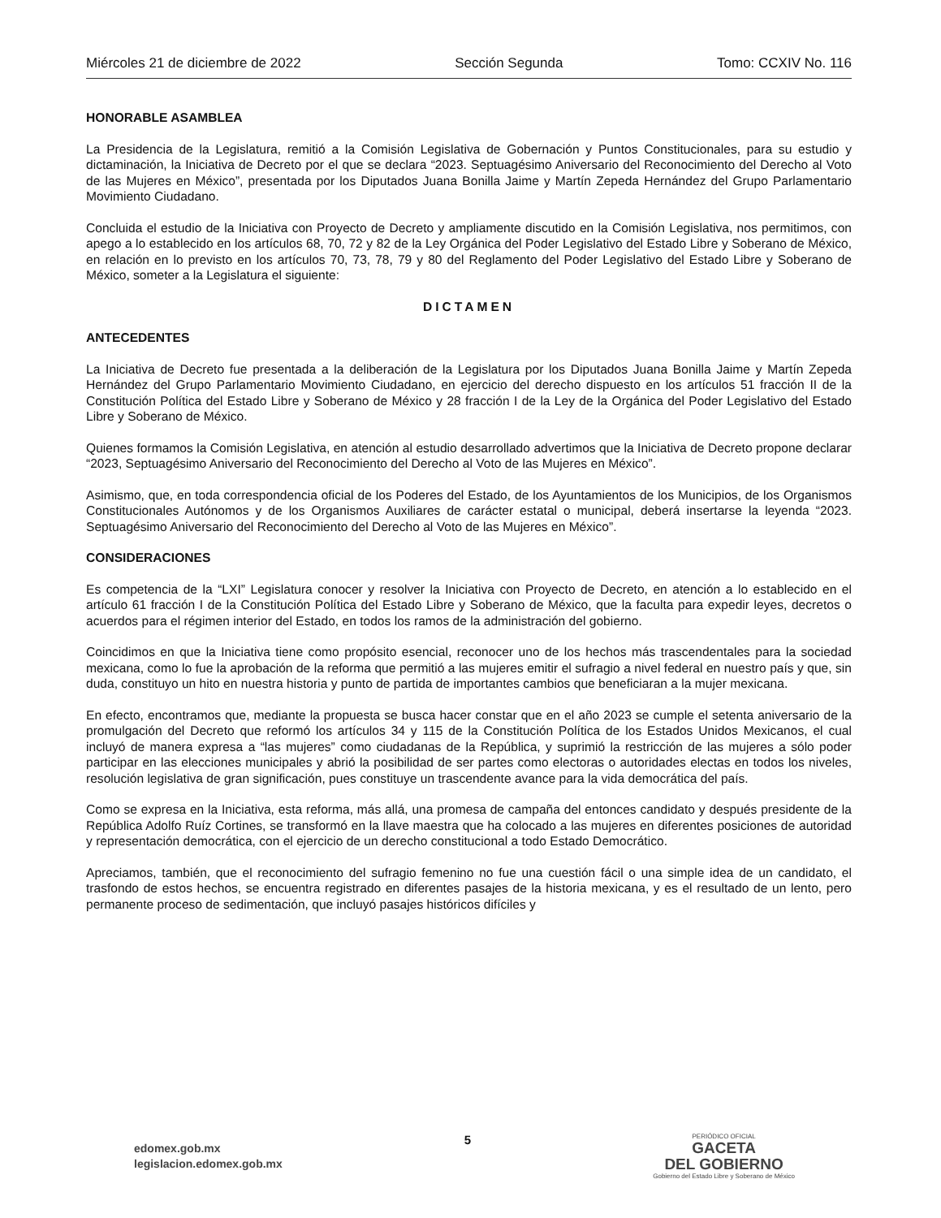Miércoles 21 de diciembre de 2022 Sección Segunda Tomo: CCXIV No. 116
HONORABLE ASAMBLEA
La Presidencia de la Legislatura, remitió a la Comisión Legislativa de Gobernación y Puntos Constitucionales, para su estudio y dictaminación, la Iniciativa de Decreto por el que se declara “2023. Septuagésimo Aniversario del Reconocimiento del Derecho al Voto de las Mujeres en México”, presentada por los Diputados Juana Bonilla Jaime y Martín Zepeda Hernández del Grupo Parlamentario Movimiento Ciudadano.
Concluida el estudio de la Iniciativa con Proyecto de Decreto y ampliamente discutido en la Comisión Legislativa, nos permitimos, con apego a lo establecido en los artículos 68, 70, 72 y 82 de la Ley Orgánica del Poder Legislativo del Estado Libre y Soberano de México, en relación en lo previsto en los artículos 70, 73, 78, 79 y 80 del Reglamento del Poder Legislativo del Estado Libre y Soberano de México, someter a la Legislatura el siguiente:
DICTAMEN
ANTECEDENTES
La Iniciativa de Decreto fue presentada a la deliberación de la Legislatura por los Diputados Juana Bonilla Jaime y Martín Zepeda Hernández del Grupo Parlamentario Movimiento Ciudadano, en ejercicio del derecho dispuesto en los artículos 51 fracción II de la Constitución Política del Estado Libre y Soberano de México y 28 fracción I de la Ley de la Orgánica del Poder Legislativo del Estado Libre y Soberano de México.
Quienes formamos la Comisión Legislativa, en atención al estudio desarrollado advertimos que la Iniciativa de Decreto propone declarar “2023, Septuagésimo Aniversario del Reconocimiento del Derecho al Voto de las Mujeres en México”.
Asimismo, que, en toda correspondencia oficial de los Poderes del Estado, de los Ayuntamientos de los Municipios, de los Organismos Constitucionales Autónomos y de los Organismos Auxiliares de carácter estatal o municipal, deberá insertarse la leyenda “2023. Septuagésimo Aniversario del Reconocimiento del Derecho al Voto de las Mujeres en México”.
CONSIDERACIONES
Es competencia de la “LXI” Legislatura conocer y resolver la Iniciativa con Proyecto de Decreto, en atención a lo establecido en el artículo 61 fracción I de la Constitución Política del Estado Libre y Soberano de México, que la faculta para expedir leyes, decretos o acuerdos para el régimen interior del Estado, en todos los ramos de la administración del gobierno.
Coincidimos en que la Iniciativa tiene como propósito esencial, reconocer uno de los hechos más trascendentales para la sociedad mexicana, como lo fue la aprobación de la reforma que permitió a las mujeres emitir el sufragio a nivel federal en nuestro país y que, sin duda, constituyo un hito en nuestra historia y punto de partida de importantes cambios que beneficiaran a la mujer mexicana.
En efecto, encontramos que, mediante la propuesta se busca hacer constar que en el año 2023 se cumple el setenta aniversario de la promulgación del Decreto que reformó los artículos 34 y 115 de la Constitución Política de los Estados Unidos Mexicanos, el cual incluyó de manera expresa a “las mujeres” como ciudadanas de la República, y suprimió la restricción de las mujeres a sólo poder participar en las elecciones municipales y abrió la posibilidad de ser partes como electoras o autoridades electas en todos los niveles, resolución legislativa de gran significación, pues constituye un trascendente avance para la vida democrática del país.
Como se expresa en la Iniciativa, esta reforma, más allá, una promesa de campaña del entonces candidato y después presidente de la República Adolfo Ruíz Cortines, se transformó en la llave maestra que ha colocado a las mujeres en diferentes posiciones de autoridad y representación democrática, con el ejercicio de un derecho constitucional a todo Estado Democrático.
Apreciamos, también, que el reconocimiento del sufragio femenino no fue una cuestión fácil o una simple idea de un candidato, el trasfondo de estos hechos, se encuentra registrado en diferentes pasajes de la historia mexicana, y es el resultado de un lento, pero permanente proceso de sedimentación, que incluyó pasajes históricos difíciles y
edomex.gob.mx
legislacion.edomex.gob.mx
5
PERIÓDICO OFICIAL
GACETA
DEL GOBIERNO
Gobierno del Estado Libre y Soberano de México